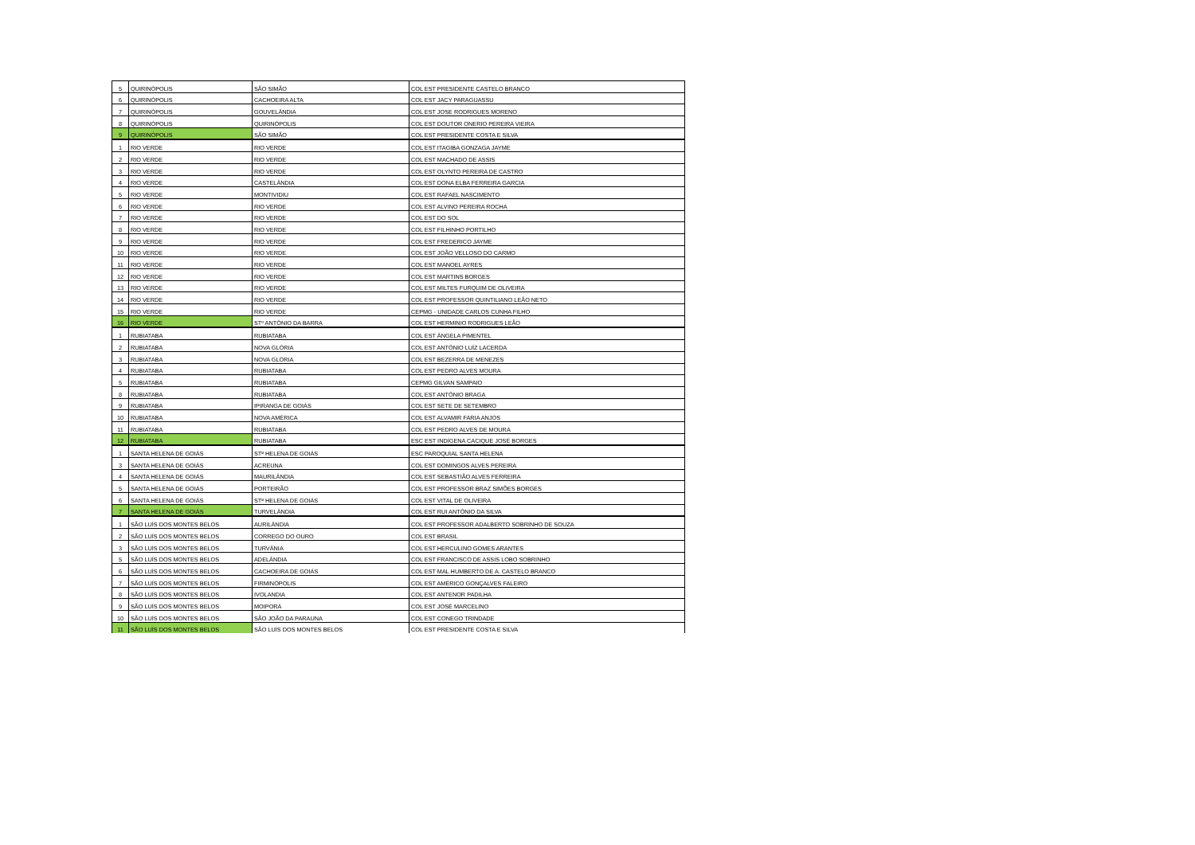| 5 | QUIRINÓPOLIS | SÃO SIMÃO | COL EST PRESIDENTE CASTELO BRANCO |
| 6 | QUIRINÓPOLIS | CACHOEIRA ALTA | COL EST JACY PARAGUASSU |
| 7 | QUIRINÓPOLIS | GOUVELÂNDIA | COL EST JOSE RODRIGUES MORENO |
| 8 | QUIRINÓPOLIS | QUIRINÓPOLIS | COL EST DOUTOR ONERIO PEREIRA VIEIRA |
| 9 | QUIRINÓPOLIS | SÃO SIMÃO | COL EST PRESIDENTE COSTA E SILVA |
| 1 | RIO VERDE | RIO VERDE | COL EST ITAGIBA GONZAGA JAYME |
| 2 | RIO VERDE | RIO VERDE | COL EST MACHADO DE ASSIS |
| 3 | RIO VERDE | RIO VERDE | COL EST OLYNTO PEREIRA DE CASTRO |
| 4 | RIO VERDE | CASTELÂNDIA | COL EST DONA ELBA FERREIRA GARCIA |
| 5 | RIO VERDE | MONTIVIDIU | COL EST RAFAEL NASCIMENTO |
| 6 | RIO VERDE | RIO VERDE | COL EST ALVINO PEREIRA ROCHA |
| 7 | RIO VERDE | RIO VERDE | COL EST DO SOL |
| 8 | RIO VERDE | RIO VERDE | COL EST FILHINHO PORTILHO |
| 9 | RIO VERDE | RIO VERDE | COL EST FREDERICO JAYME |
| 10 | RIO VERDE | RIO VERDE | COL EST JOÃO VELLOSO DO CARMO |
| 11 | RIO VERDE | RIO VERDE | COL EST MANOEL AYRES |
| 12 | RIO VERDE | RIO VERDE | COL EST MARTINS BORGES |
| 13 | RIO VERDE | RIO VERDE | COL EST MILTES FURQUIM DE OLIVEIRA |
| 14 | RIO VERDE | RIO VERDE | COL EST PROFESSOR QUINTILIANO LEÃO NETO |
| 15 | RIO VERDE | RIO VERDE | CEPMG - UNIDADE CARLOS CUNHA FILHO |
| 16 | RIO VERDE | STº ANTÔNIO DA BARRA | COL EST HERMINIO RODRIGUES LEÃO |
| 1 | RUBIATABA | RUBIATABA | COL EST ÂNGELA PIMENTEL |
| 2 | RUBIATABA | NOVA GLÓRIA | COL EST ANTÔNIO LUÍZ LACERDA |
| 3 | RUBIATABA | NOVA GLÓRIA | COL EST BEZERRA DE MENEZES |
| 4 | RUBIATABA | RUBIATABA | COL EST PEDRO ALVES MOURA |
| 5 | RUBIATABA | RUBIATABA | CEPMG GILVAN SAMPAIO |
| 8 | RUBIATABA | RUBIATABA | COL EST ANTÔNIO BRAGA |
| 9 | RUBIATABA | IPIRANGA DE GOIÁS | COL EST SETE DE SETEMBRO |
| 10 | RUBIATABA | NOVA AMÉRICA | COL EST ALVAMIR FARIA ANJOS |
| 11 | RUBIATABA | RUBIATABA | COL EST PEDRO ALVES DE MOURA |
| 12 | RUBIATABA | RUBIATABA | ESC EST INDÍGENA CACIQUE JOSÉ BORGES |
| 1 | SANTA HELENA DE GOIÁS | STª HELENA DE GOIÁS | ESC PAROQUIAL SANTA HELENA |
| 3 | SANTA HELENA DE GOIÁS | ACREUNA | COL EST DOMINGOS ALVES PEREIRA |
| 4 | SANTA HELENA DE GOIÁS | MAURILÂNDIA | COL EST SEBASTIÃO ALVES FERREIRA |
| 5 | SANTA HELENA DE GOIÁS | PORTEIRÃO | COL EST PROFESSOR BRAZ SIMÕES BORGES |
| 6 | SANTA HELENA DE GOIÁS | STª HELENA DE GOIÁS | COL EST VITAL DE OLIVEIRA |
| 7 | SANTA HELENA DE GOIÁS | TURVELÂNDIA | COL EST RUI ANTÔNIO DA SILVA |
| 1 | SÃO LUÍS DOS MONTES BELOS | AURILÂNDIA | COL EST PROFESSOR ADALBERTO SOBRINHO DE SOUZA |
| 2 | SÃO LUÍS DOS MONTES BELOS | CORREGO DO OURO | COL EST BRASIL |
| 3 | SÃO LUÍS DOS MONTES BELOS | TURVÂNIA | COL EST HERCULINO GOMES ARANTES |
| 5 | SÃO LUÍS DOS MONTES BELOS | ADELÂNDIA | COL EST FRANCISCO DE ASSIS LOBO SOBRINHO |
| 6 | SÃO LUÍS DOS MONTES BELOS | CACHOEIRA DE GOIÁS | COL EST MAL HUMBERTO DE A. CASTELO BRANCO |
| 7 | SÃO LUÍS DOS MONTES BELOS | FIRMINÓPOLIS | COL EST AMÉRICO GONÇALVES FALEIRO |
| 8 | SÃO LUÍS DOS MONTES BELOS | IVOLANDIA | COL EST ANTENOR PADILHA |
| 9 | SÃO LUÍS DOS MONTES BELOS | MOIPORÁ | COL EST JOSÉ MARCELINO |
| 10 | SÃO LUÍS DOS MONTES BELOS | SÃO JOÃO DA PARAUNA | COL EST CONEGO TRINDADE |
| 11 | SÃO LUÍS DOS MONTES BELOS | SÃO LUÍS DOS MONTES BELOS | COL EST PRESIDENTE COSTA E SILVA |